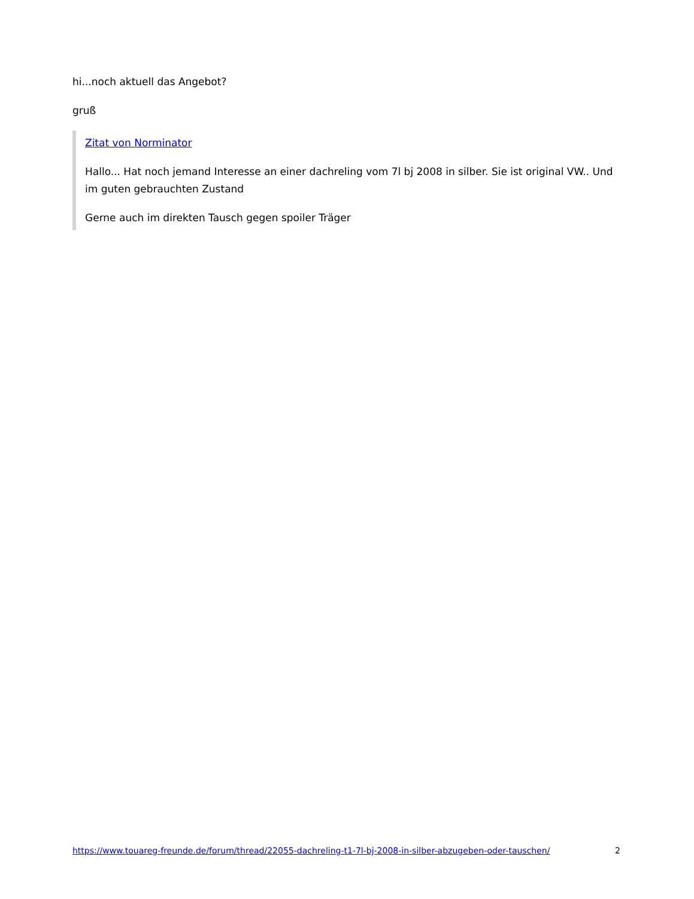hi...noch aktuell das Angebot?
gruß
Zitat von Norminator
Hallo... Hat noch jemand Interesse an einer dachreling vom 7l bj 2008 in silber. Sie ist original VW.. Und im guten gebrauchten Zustand
Gerne auch im direkten Tausch gegen spoiler Träger
https://www.touareg-freunde.de/forum/thread/22055-dachreling-t1-7l-bj-2008-in-silber-abzugeben-oder-tauschen/ 2